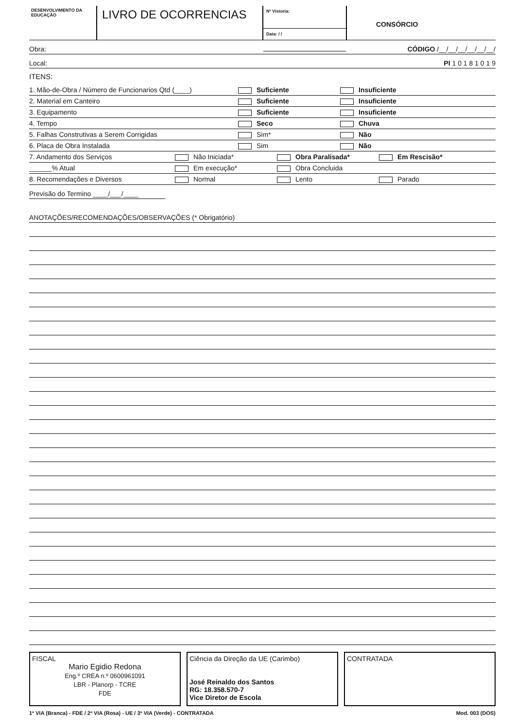DESENVOLVIMENTO DA EDUCAÇÃO
LIVRO DE OCORRENCIAS
Nº Vistoria:
Data: / /
CONSÓRCIO
Obra: CÓDIGO /__/__/__/__/__/__/
Local: PI 1 0 1 8 1 0 1 9
ITENS:
1. Mão-de-Obra / Número de Funcionarios Qtd (____) Suficiente Insuficiente
2. Material em Canteiro Suficiente Insuficiente
3. Equipamento Suficiente Insuficiente
4. Tempo Seco Chuva
5. Falhas Construtivas a Serem Corrigidas Sim* Não
6. Placa de Obra Instalada Sim Não
7. Andamento dos Serviços Não Iniciada* Obra Paralisada* Em Rescisão*
______% Atual Em execução* Obra Concluida
8. Recomendações e Diversos Normal Lento Parado
Previsão do Termino ____/___/____
ANOTAÇÕES/RECOMENDAÇÕES/OBSERVAÇÕES (* Obrigatório)
FISCAL
Mario Egidio Redona
Eng.º CREA n.º 0600961091
LBR - Planorp - TCRE
FDE
Ciência da Direção da UE (Carimbo)
José Reinaldo dos Santos
RG: 18.358.570-7
Vice Diretor de Escola
CONTRATADA
1ª VIA (Branca) - FDE / 2ª VIA (Rosa) - UE / 3ª VIA (Verde) - CONTRATADA Mod. 003 (DOS)